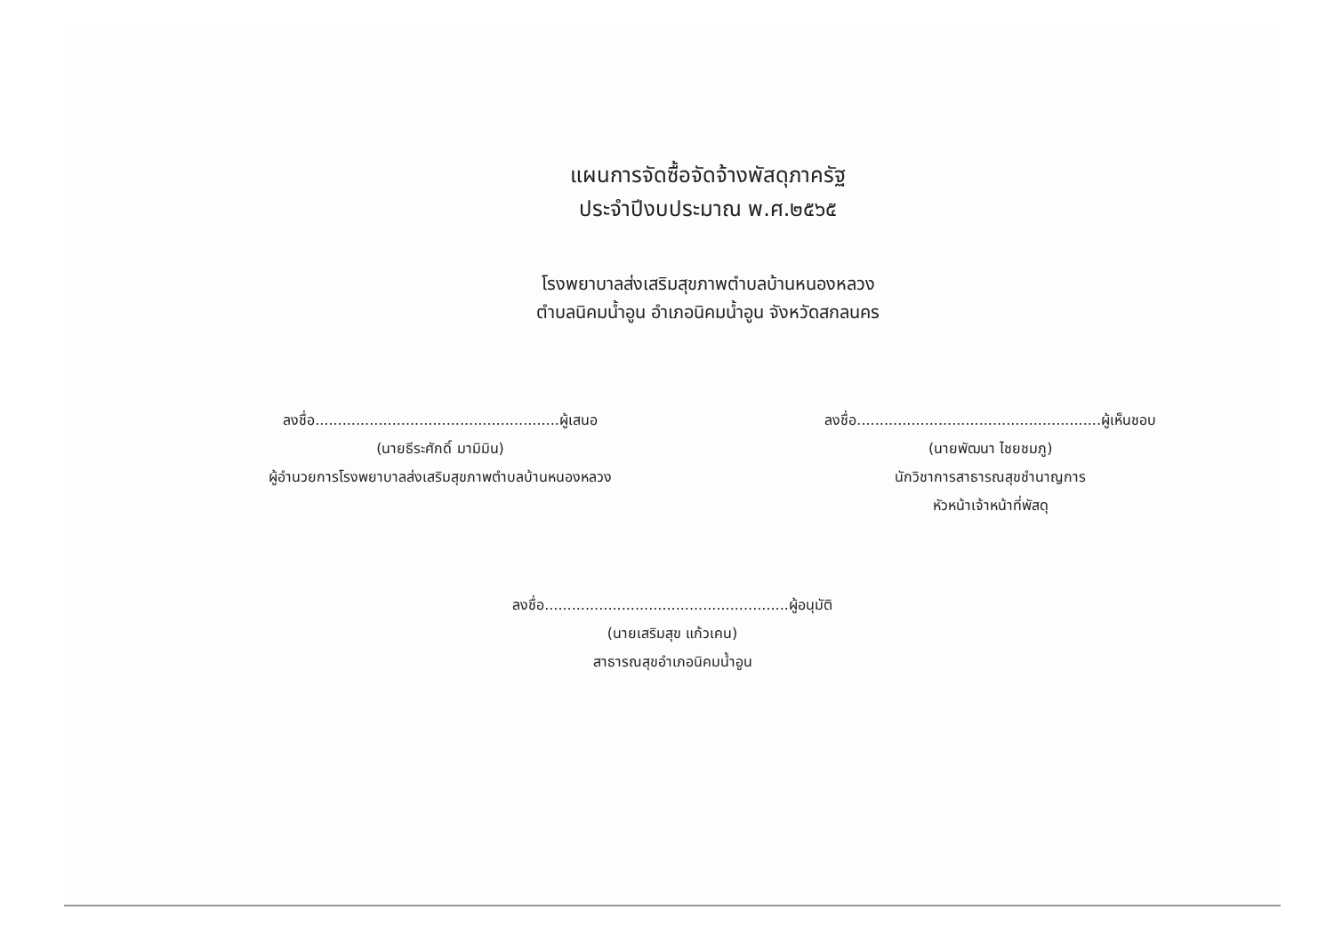แผนการจัดซื้อจัดจ้างพัสดุภาครัฐ
ประจำปีงบประมาณ พ.ศ.๒๕๖๕
โรงพยาบาลส่งเสริมสุขภาพตำบลบ้านหนองหลวง
ตำบลนิคมน้ำอูน อำเภอนิคมน้ำอูน จังหวัดสกลนคร
ลงชื่อ......................................................ผู้เสนอ
(นายธีระศักดิ์ มามิมิน)
ผู้อำนวยการโรงพยาบาลส่งเสริมสุขภาพตำบลบ้านหนองหลวง
ลงชื่อ......................................................ผู้เห็นชอบ
(นายพัฒนา ไชยชมภู)
นักวิชาการสาธารณสุขชำนาญการ
หัวหน้าเจ้าหน้าที่พัสดุ
ลงชื่อ......................................................ผู้อนุมัติ
(นายเสริมสุข แก้วเคน)
สาธารณสุขอำเภอนิคมน้ำอูน